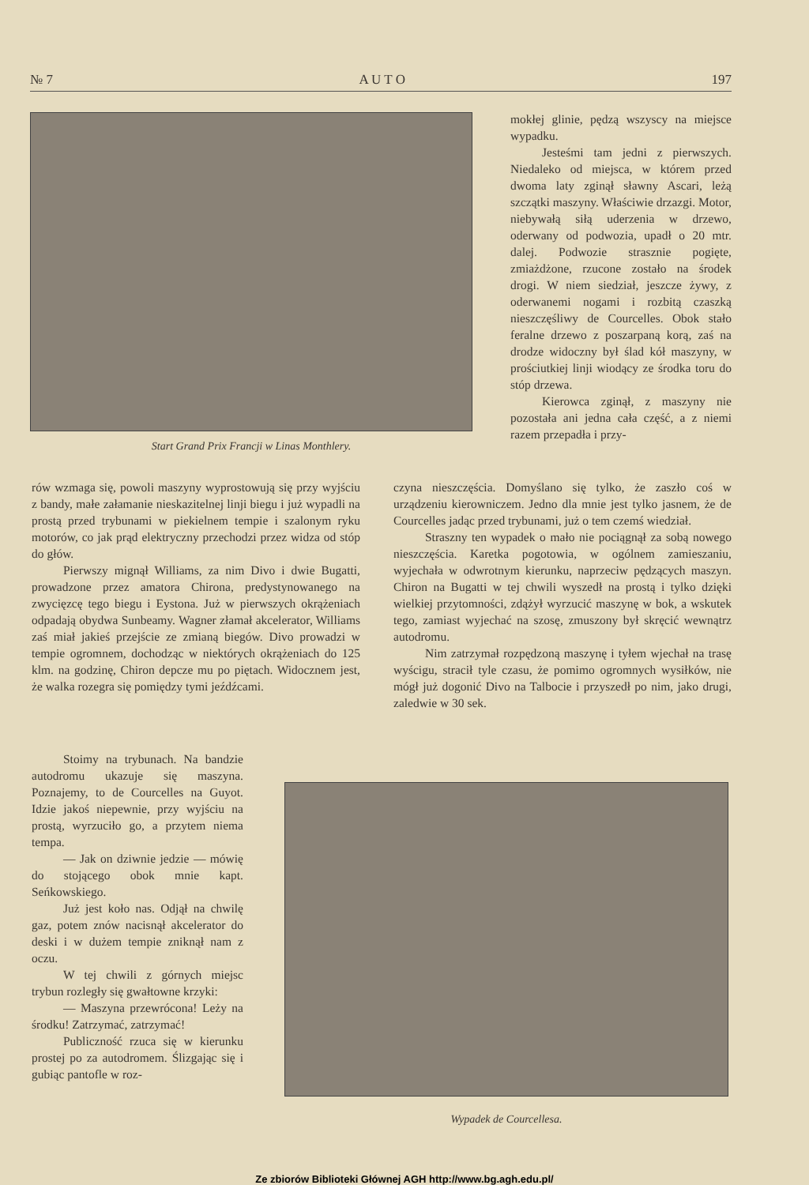№ 7 A U T O 197
Start Grand Prix Francji w Linas Monthlery.
mokłej glinie, pędzą wszyscy na miejsce wypadku.
Jesteśmi tam jedni z pierwszych. Niedaleko od miejsca, w którem przed dwoma laty zginął sławny Ascari, leżą szczątki maszyny. Właściwie drzazgi. Motor, niebywałą siłą uderzenia w drzewo, oderwany od podwozia, upadł o 20 mtr. dalej. Podwozie strasznie pogięte, zmiażdżone, rzucone zostało na środek drogi. W niem siedział, jeszcze żywy, z oderwanemi nogami i rozbitą czaszką nieszczęśliwy de Courcelles. Obok stało feralne drzewo z poszarpaną korą, zaś na drodze widoczny był ślad kół maszyny, w prościutkiej linji wiodący ze środka toru do stóp drzewa.
Kierowca zginął, z maszyny nie pozostała ani jedna cała część, a z niemi razem przepadła i przy-
rów wzmaga się, powoli maszyny wyprostowują się przy wyjściu z bandy, małe załamanie nieskazitelnej linji biegu i już wypadli na prostą przed trybunami w piekielnem tempie i szalonym ryku motorów, co jak prąd elektryczny przechodzi przez widza od stóp do głów.
Pierwszy mignął Williams, za nim Divo i dwie Bugatti, prowadzone przez amatora Chirona, predystynowanego na zwycięzcę tego biegu i Eystona. Już w pierwszych okrążeniach odpadają obydwa Sunbeamy. Wagner złamał akcelerator, Williams zaś miał jakieś przejście ze zmianą biegów. Divo prowadzi w tempie ogromnem, dochodząc w niektórych okrążeniach do 125 klm. na godzinę, Chiron depcze mu po piętach. Widocznem jest, że walka rozegra się pomiędzy tymi jeźdźcami.
czyna nieszczęścia. Domyślano się tylko, że zaszło coś w urządzeniu kierowniczem. Jedno dla mnie jest tylko jasnem, że de Courcelles jadąc przed trybunami, już o tem czemś wiedział.
Straszny ten wypadek o mało nie pociągnął za sobą nowego nieszczęścia. Karetka pogotowia, w ogólnem zamieszaniu, wyjechała w odwrotnym kierunku, naprzeciw pędzących maszyn. Chiron na Bugatti w tej chwili wyszedł na prostą i tylko dzięki wielkiej przytomności, zdążył wyrzucić maszynę w bok, a wskutek tego, zamiast wyjechać na szosę, zmuszony był skręcić wewnątrz autodromu.
Nim zatrzymał rozpędzoną maszynę i tyłem wjechał na trasę wyścigu, stracił tyle czasu, że pomimo ogromnych wysiłków, nie mógł już dogonić Divo na Talbocie i przyszedł po nim, jako drugi, zaledwie w 30 sek.
Stoimy na trybunach. Na bandzie autodromu ukazuje się maszyna. Poznajemy, to de Courcelles na Guyot. Idzie jakoś niepewnie, przy wyjściu na prostą, wyrzuciło go, a przytem niema tempa.
— Jak on dziwnie jedzie — mówię do stojącego obok mnie kapt. Seńkowskiego.
Już jest koło nas. Odjął na chwilę gaz, potem znów nacisnął akcelerator do deski i w dużem tempie zniknął nam z oczu.
W tej chwili z górnych miejsc trybun rozległy się gwałtowne krzyki:
— Maszyna przewrócona! Leży na środku! Zatrzymać, zatrzymać!
Publiczność rzuca się w kierunku prostej po za autodromem. Ślizgając się i gubiąc pantofle w roz-
Wypadek de Courcellesa.
Ze zbiorów Biblioteki Głównej AGH http://www.bg.agh.edu.pl/